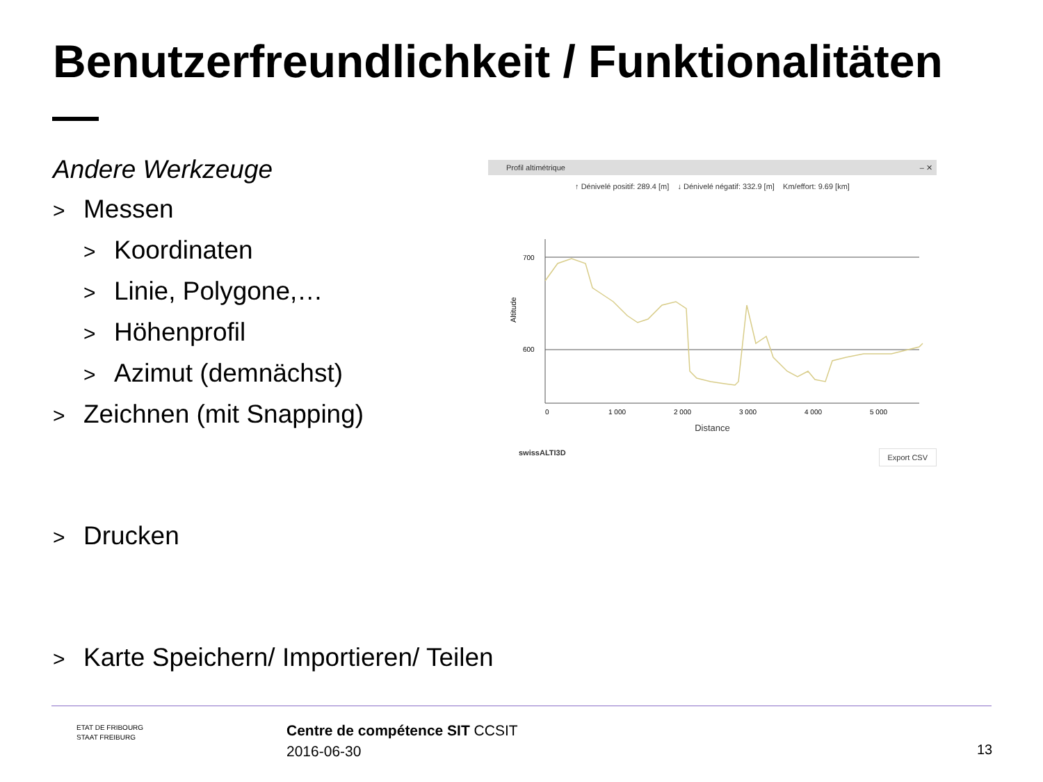Benutzerfreundlichkeit / Funktionalitäten
Andere Werkzeuge
> Messen
> Koordinaten
> Linie, Polygone,…
> Höhenprofil
> Azimut (demnächst)
> Zeichnen (mit Snapping)
> Drucken
> Karte Speichern/ Importieren/ Teilen
Profil altimétrique – ✕
↑ Dénivelé positif: 289.4 [m] ↓ Dénivelé négatif: 332.9 [m] Km/effort: 9.69 [km]
700
600
Altitude
0
1 000
2 000
3 000
4 000
5 000
Distance
swissALTI3D Export CSV
ETAT DE FRIBOURG
STAAT FREIBURG
Centre de compétence SIT CCSIT
2016-06-30
13